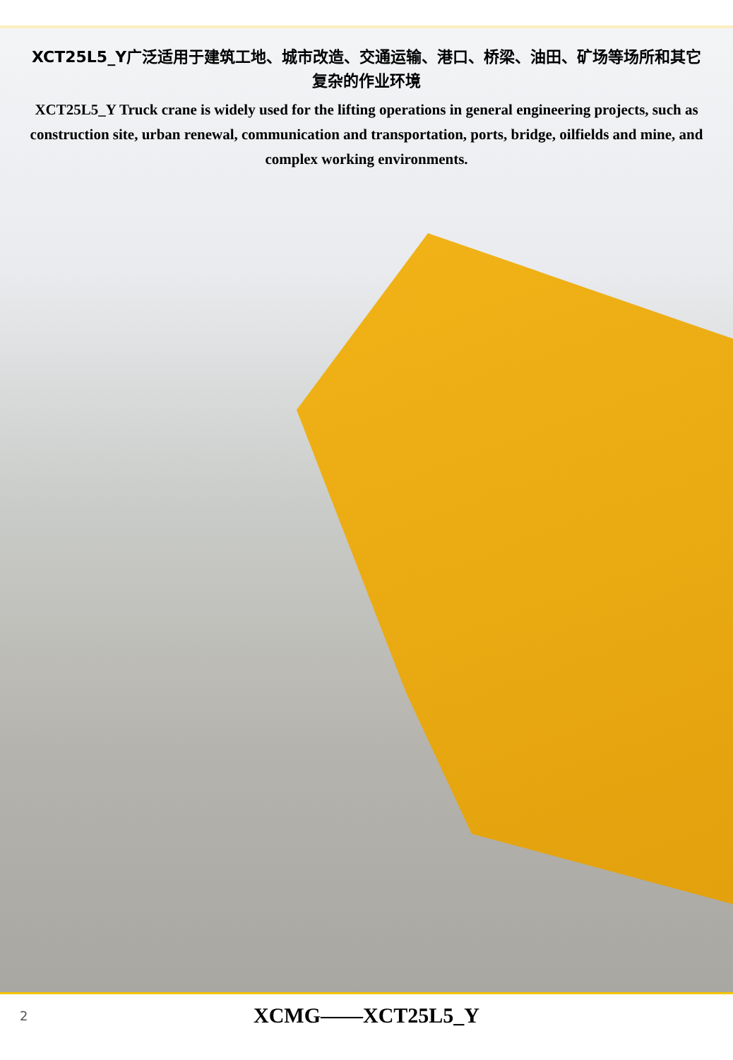XCT25L5_Y广泛适用于建筑工地、城市改造、交通运输、港口、桥梁、油田、矿场等场所和其它复杂的作业环境
XCT25L5_Y Truck crane is widely used for the lifting operations in general engineering projects, such as construction site, urban renewal, communication and transportation, ports, bridge, oilfields and mine, and complex working environments.
2 XCMG——XCT25L5_Y